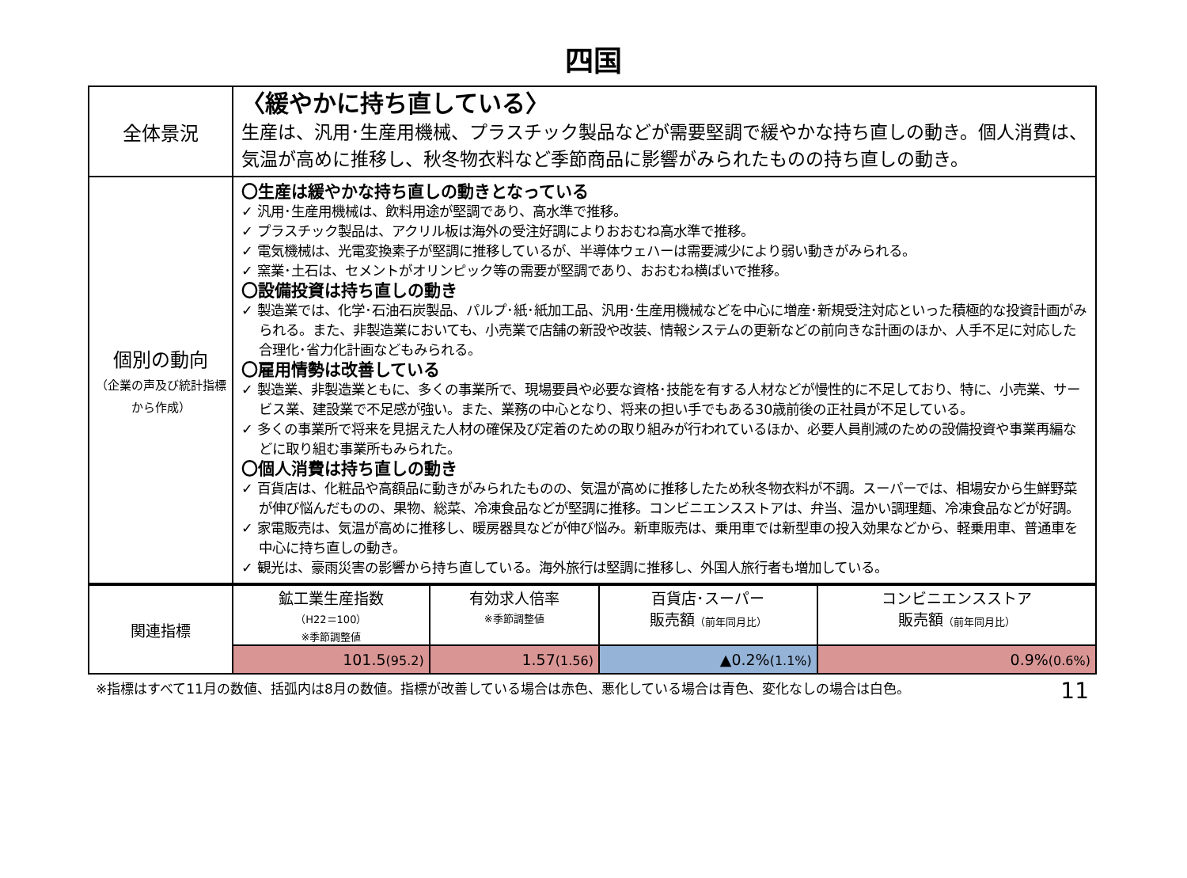四国
| 全体景況 | 〈緩やかに持ち直している〉 生産は、汎用･生産用機械、プラスチック製品などが需要堅調で緩やかな持ち直しの動き。個人消費は、気温が高めに推移し、秋冬物衣料など季節商品に影響がみられたものの持ち直しの動き。 |
| 個別の動向 （企業の声及び統計指標から作成） | 〇生産は緩やかな持ち直しの動きとなっている ✓ 汎用･生産用機械は、飲料用途が堅調であり、高水準で推移。 ✓ プラスチック製品は、アクリル板は海外の受注好調によりおおむね高水準で推移。 ✓ 電気機械は、光電変換素子が堅調に推移しているが、半導体ウェハーは需要減少により弱い動きがみられる。 ✓ 窯業･土石は、セメントがオリンピック等の需要が堅調であり、おおむね横ばいで推移。 〇設備投資は持ち直しの動き ✓ 製造業では、化学･石油石炭製品、パルプ･紙･紙加工品、汎用･生産用機械などを中心に増産･新規受注対応といった積極的な投資計画がみられる。また、非製造業においても、小売業で店舗の新設や改装、情報システムの更新などの前向きな計画のほか、人手不足に対応した合理化･省力化計画などもみられる。 〇雇用情勢は改善している ✓ 製造業、非製造業ともに、多くの事業所で、現場要員や必要な資格･技能を有する人材などが慢性的に不足しており、特に、小売業、サービス業、建設業で不足感が強い。また、業務の中心となり、将来の担い手でもある30歳前後の正社員が不足している。 ✓ 多くの事業所で将来を見据えた人材の確保及び定着のための取り組みが行われているほか、必要人員削減のための設備投資や事業再編などに取り組む事業所もみられた。 〇個人消費は持ち直しの動き ✓ 百貨店は、化粧品や高額品に動きがみられたものの、気温が高めに推移したため秋冬物衣料が不調。スーパーでは、相場安から生鮮野菜が伸び悩んだものの、果物、総菜、冷凍食品などが堅調に推移。コンビニエンスストアは、弁当、温かい調理麺、冷凍食品などが好調。 ✓ 家電販売は、気温が高めに推移し、暖房器具などが伸び悩み。新車販売は、乗用車では新型車の投入効果などから、軽乗用車、普通車を中心に持ち直しの動き。 ✓ 観光は、豪雨災害の影響から持ち直している。海外旅行は堅調に推移し、外国人旅行者も増加している。 |
| 関連指標 | 鉱工業生産指数 （H22＝100） ※季節調整値 | 有効求人倍率 ※季節調整値 | 百貨店･スーパー 販売額 （前年同月比） | コンビニエンスストア 販売額 （前年同月比） |
| | 101.5 (95.2) | 1.57 (1.56) | ▲0.2% (1.1%) | 0.9% (0.6%) |
※指標はすべて11月の数値、括弧内は8月の数値。指標が改善している場合は赤色、悪化している場合は青色、変化なしの場合は白色。 11